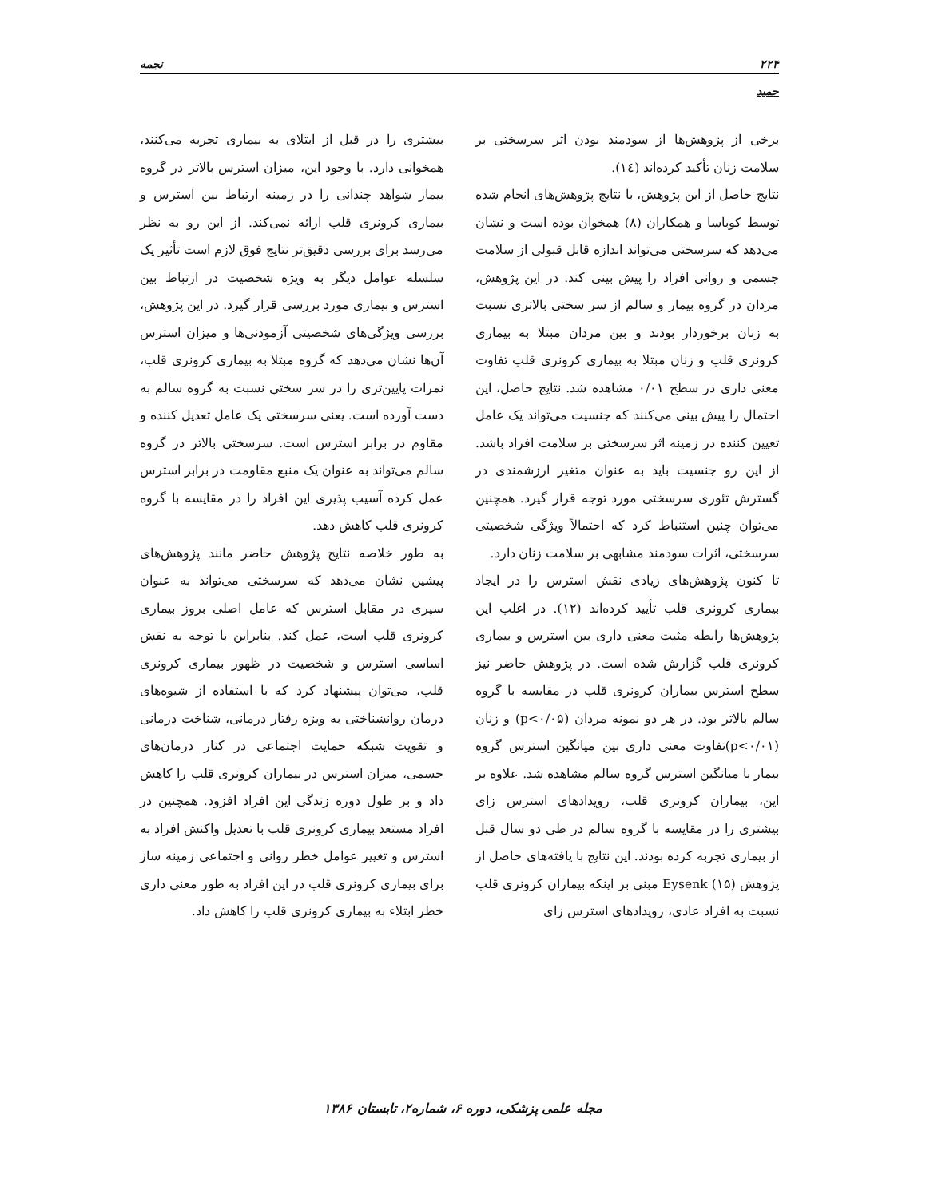۲۲۴ نجمه
حمید
برخی از پژوهش‌ها از سودمند بودن اثر سرسختی بر سلامت زنان تأکید کرده‌اند (١٤).
نتایج حاصل از این پژوهش، با نتایج پژوهش‌های انجام شده توسط کوباسا و همکاران (٨) همخوان بوده است و نشان می‌دهد که سرسختی می‌تواند اندازه قابل قبولی از سلامت جسمی و روانی افراد را پیش بینی کند. در این پژوهش، مردان در گروه بیمار و سالم از سر سختی بالاتری نسبت به زنان برخوردار بودند و بین مردان مبتلا به بیماری کرونری قلب و زنان مبتلا به بیماری کرونری قلب تفاوت معنی داری در سطح ۰/۰۱ مشاهده شد. نتایج حاصل، این احتمال را پیش بینی می‌کنند که جنسیت می‌تواند یک عامل تعیین کننده در زمینه اثر سرسختی بر سلامت افراد باشد. از این رو جنسیت باید به عنوان متغیر ارزشمندی در گسترش تئوری سرسختی مورد توجه قرار گیرد. همچنین می‌توان چنین استنباط کرد که احتمالاً ویژگی شخصیتی سرسختی، اثرات سودمند مشابهی بر سلامت زنان دارد.
تا کنون پژوهش‌های زیادی نقش استرس را در ایجاد بیماری کرونری قلب تأیید کرده‌اند (١٢). در اغلب این پژوهش‌ها رابطه مثبت معنی داری بین استرس و بیماری کرونری قلب گزارش شده است. در پژوهش حاضر نیز سطح استرس بیماران کرونری قلب در مقایسه با گروه سالم بالاتر بود. در هر دو نمونه مردان (p<۰/۰۵) و زنان (p<۰/۰۱)تفاوت معنی داری بین میانگین استرس گروه بیمار با میانگین استرس گروه سالم مشاهده شد. علاوه بر این، بیماران کرونری قلب، رویدادهای استرس زای بیشتری را در مقایسه با گروه سالم در طی دو سال قبل از بیماری تجربه کرده بودند. این نتایج با یافته‌های حاصل از پژوهش Eysenk (۱۵) مبنی بر اینکه بیماران کرونری قلب نسبت به افراد عادی، رویدادهای استرس زای
بیشتری را در قبل از ابتلای به بیماری تجربه می‌کنند، همخوانی دارد. با وجود این، میزان استرس بالاتر در گروه بیمار شواهد چندانی را در زمینه ارتباط بین استرس و بیماری کرونری قلب ارائه نمی‌کند. از این رو به نظر می‌رسد برای بررسی دقیق‌تر نتایج فوق لازم است تأثیر یک سلسله عوامل دیگر به ویژه شخصیت در ارتباط بین استرس و بیماری مورد بررسی قرار گیرد. در این پژوهش، بررسی ویژگی‌های شخصیتی آزمودنی‌ها و میزان استرس آن‌ها نشان می‌دهد که گروه مبتلا به بیماری کرونری قلب، نمرات پایین‌تری را در سر سختی نسبت به گروه سالم به دست آورده است. یعنی سرسختی یک عامل تعدیل کننده و مقاوم در برابر استرس است. سرسختی بالاتر در گروه سالم می‌تواند به عنوان یک منبع مقاومت در برابر استرس عمل کرده آسیب پذیری این افراد را در مقایسه با گروه کرونری قلب کاهش دهد.
به طور خلاصه نتایج پژوهش حاضر مانند پژوهش‌های پیشین نشان می‌دهد که سرسختی می‌تواند به عنوان سپری در مقابل استرس که عامل اصلی بروز بیماری کرونری قلب است، عمل کند. بنابراین با توجه به نقش اساسی استرس و شخصیت در ظهور بیماری کرونری قلب، می‌توان پیشنهاد کرد که با استفاده از شیوه‌های درمان روانشناختی به ویژه رفتار درمانی، شناخت درمانی و تقویت شبکه حمایت اجتماعی در کنار درمان‌های جسمی، میزان استرس در بیماران کرونری قلب را کاهش داد و بر طول دوره زندگی این افراد افزود. همچنین در افراد مستعد بیماری کرونری قلب با تعدیل واکنش افراد به استرس و تغییر عوامل خطر روانی و اجتماعی زمینه ساز برای بیماری کرونری قلب در این افراد به طور معنی داری خطر ابتلاء به بیماری کرونری قلب را کاهش داد.
مجله علمی پزشکی، دوره ۶، شماره۲، تابستان ۱۳۸۶